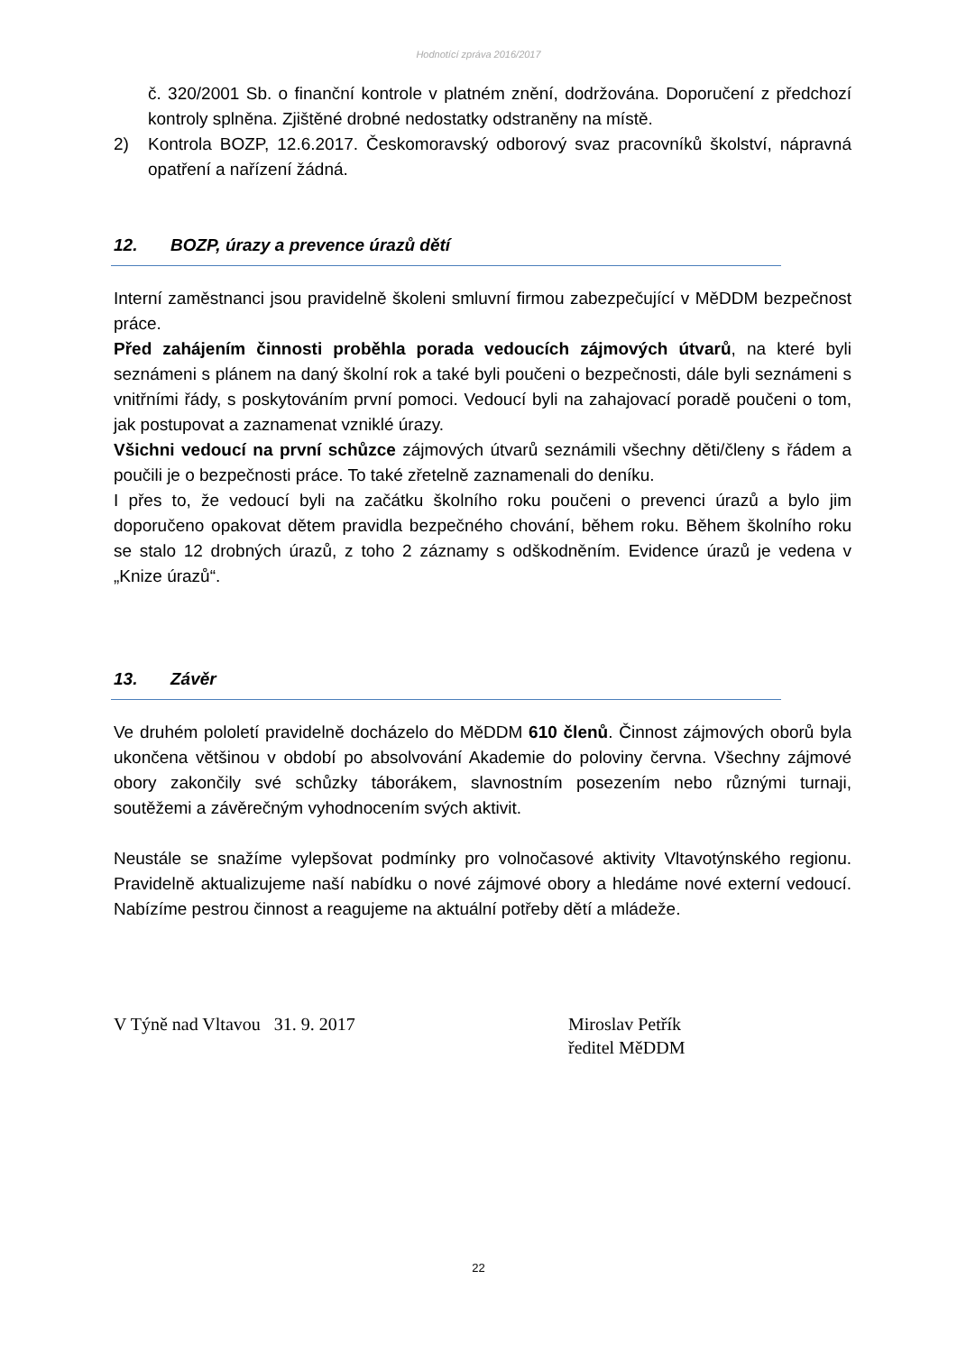Hodnotící zpráva 2016/2017
č. 320/2001 Sb. o finanční kontrole v platném znění, dodržována. Doporučení z předchozí kontroly splněna. Zjištěné drobné nedostatky odstraněny na místě.
2) Kontrola BOZP, 12.6.2017. Českomoravský odborový svaz pracovníků školství, nápravná opatření a nařízení žádná.
12. BOZP, úrazy a prevence úrazů dětí
Interní zaměstnanci jsou pravidelně školeni smluvní firmou zabezpečující v MěDDM bezpečnost práce.
Před zahájením činnosti proběhla porada vedoucích zájmových útvarů, na které byli seznámeni s plánem na daný školní rok a také byli poučeni o bezpečnosti, dále byli seznámeni s vnitřními řády, s poskytováním první pomoci. Vedoucí byli na zahajovací poradě poučeni o tom, jak postupovat a zaznamenat vzniklé úrazy.
Všichni vedoucí na první schůzce zájmových útvarů seznámili všechny děti/členy s řádem a poučili je o bezpečnosti práce. To také zřetelně zaznamenali do deníku.
I přes to, že vedoucí byli na začátku školního roku poučeni o prevenci úrazů a bylo jim doporučeno opakovat dětem pravidla bezpečného chování, během roku. Během školního roku se stalo 12 drobných úrazů, z toho 2 záznamy s odškodněním. Evidence úrazů je vedena v „Knize úrazů“.
13. Závěr
Ve druhém pololetí pravidelně docházelo do MěDDM 610 členů. Činnost zájmových oborů byla ukončena většinou v období po absolvování Akademie do poloviny června. Všechny zájmové obory zakončily své schůzky táborákem, slavnostním posezením nebo různými turnaji, soutěžemi a závěrečným vyhodnocením svých aktivit.
Neustále se snažíme vylepšovat podmínky pro volnočasové aktivity Vltavotýnského regionu. Pravidelně aktualizujeme naší nabídku o nové zájmové obory a hledáme nové externí vedoucí. Nabízíme pestrou činnost a reagujeme na aktuální potřeby dětí a mládeže.
V Týně nad Vltavou 31. 9. 2017 Miroslav Petřík
ředitel MěDDM
22